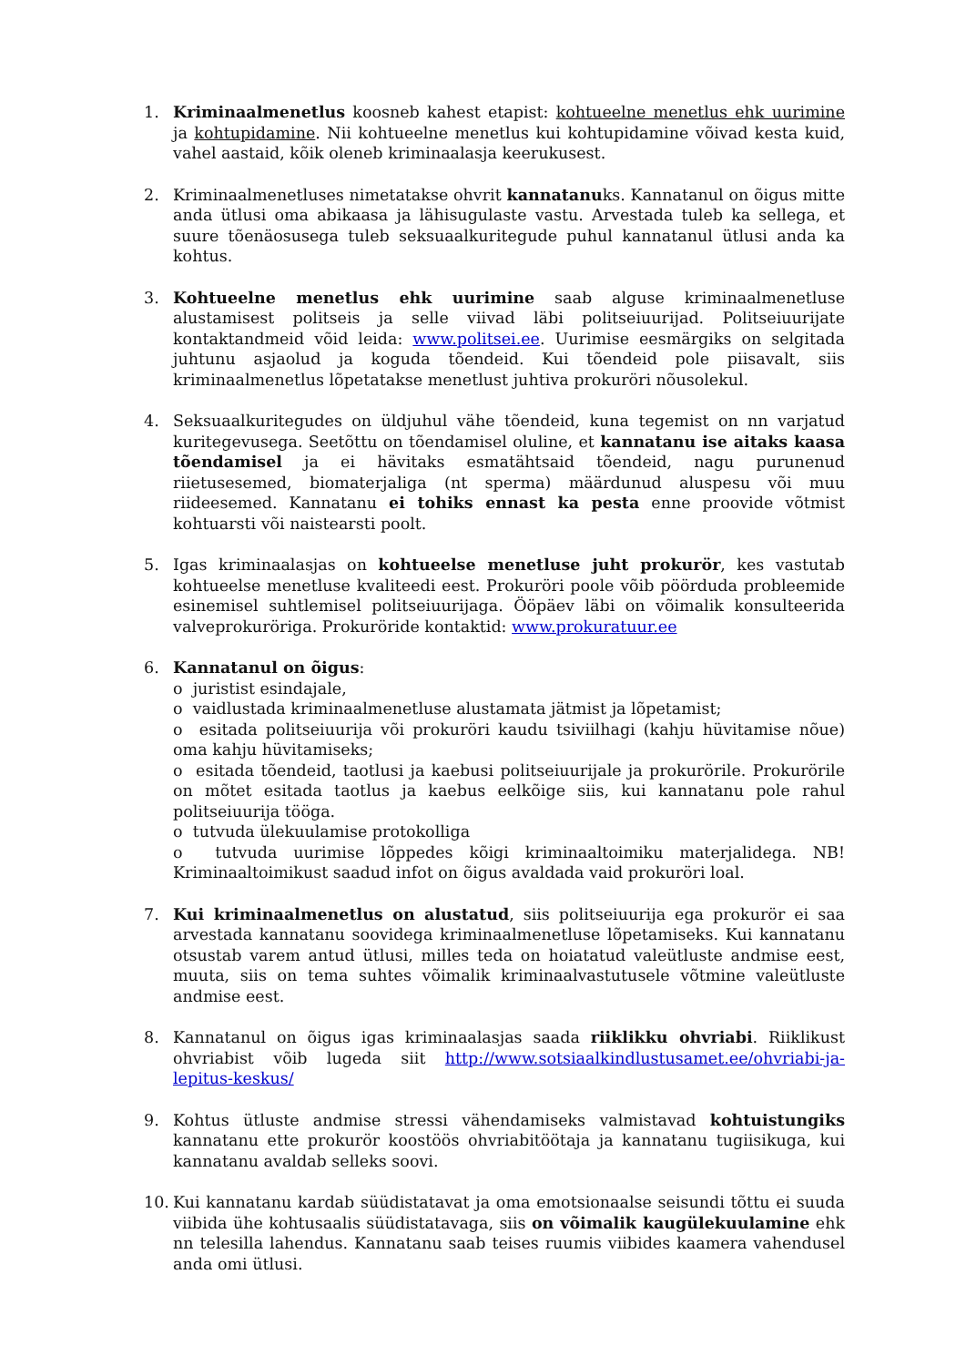1. Kriminaalmenetlus koosneb kahest etapist: kohtueelne menetlus ehk uurimine ja kohtupidamine. Nii kohtueelne menetlus kui kohtupidamine võivad kesta kuid, vahel aastaid, kõik oleneb kriminaalasja keerukusest.
2. Kriminaalmenetluses nimetatakse ohvrit kannatanuks. Kannatanul on õigus mitte anda ütlusi oma abikaasa ja lähisugulaste vastu. Arvestada tuleb ka sellega, et suure tõenäosusega tuleb seksuaalkuritegude puhul kannatanul ütlusi anda ka kohtus.
3. Kohtueelne menetlus ehk uurimine saab alguse kriminaalmenetluse alustamisest politseis ja selle viivad läbi politseiuurijad. Politseiuurijate kontaktandmeid võid leida: www.politsei.ee. Uurimise eesmärgiks on selgitada juhtunu asjaolud ja koguda tõendeid. Kui tõendeid pole piisavalt, siis kriminaalmenetlus lõpetatakse menetlust juhtiva prokuröri nõusolekul.
4. Seksuaalkuritegudes on üldjuhul vähe tõendeid, kuna tegemist on nn varjatud kuritegevusega. Seetõttu on tõendamisel oluline, et kannatanu ise aitaks kaasa tõendamisel ja ei hävitaks esmatähtsaid tõendeid, nagu purunenud riietusesemed, biomaterjaliga (nt sperma) määrdunud aluspesu või muu riideesemed. Kannatanu ei tohiks ennast ka pesta enne proovide võtmist kohtuarsti või naistearsti poolt.
5. Igas kriminaalasjas on kohtueelse menetluse juht prokurör, kes vastutab kohtueelse menetluse kvaliteedi eest. Prokuröri poole võib pöörduda probleemide esinemisel suhtlemisel politseiuurijaga. Ööpäev läbi on võimalik konsulteerida valveprokuröriga. Prokuröride kontaktid: www.prokuratuur.ee
6. Kannatanul on õigus:
o juristist esindajale,
o vaidlustada kriminaalmenetluse alustamata jätmist ja lõpetamist;
o esitada politseiuurija või prokuröri kaudu tsiviilhagi (kahju hüvitamise nõue) oma kahju hüvitamiseks;
o esitada tõendeid, taotlusi ja kaebusi politseiuurijale ja prokurörile. Prokurörile on mõtet esitada taotlus ja kaebus eelkõige siis, kui kannatanu pole rahul politseiuurija tööga.
o tutvuda ülekuulamise protokolliga
o tutvuda uurimise lõppedes kõigi kriminaaltoimiku materjalidega. NB! Kriminaaltoimikust saadud infot on õigus avaldada vaid prokuröri loal.
7. Kui kriminaalmenetlus on alustatud, siis politseiuurija ega prokurör ei saa arvestada kannatanu soovidega kriminaalmenetluse lõpetamiseks. Kui kannatanu otsustab varem antud ütlusi, milles teda on hoiatatud valeütluste andmise eest, muuta, siis on tema suhtes võimalik kriminaalvastutusele võtmine valeütluste andmise eest.
8. Kannatanul on õigus igas kriminaalasjas saada riiklikku ohvriabi. Riiklikust ohvriabist võib lugeda siit http://www.sotsiaalkindlustusamet.ee/ohvriabi-ja-lepitus-keskus/
9. Kohtus ütluste andmise stressi vähendamiseks valmistavad kohtuistungiks kannatanu ette prokurör koostöös ohvriabitöötaja ja kannatanu tugiisikuga, kui kannatanu avaldab selleks soovi.
10. Kui kannatanu kardab süüdistatavat ja oma emotsionaalse seisundi tõttu ei suuda viibida ühe kohtusaalis süüdistatavaga, siis on võimalik kaugülekuulamine ehk nn telesilla lahendus. Kannatanu saab teises ruumis viibides kaamera vahendusel anda omi ütlusi.